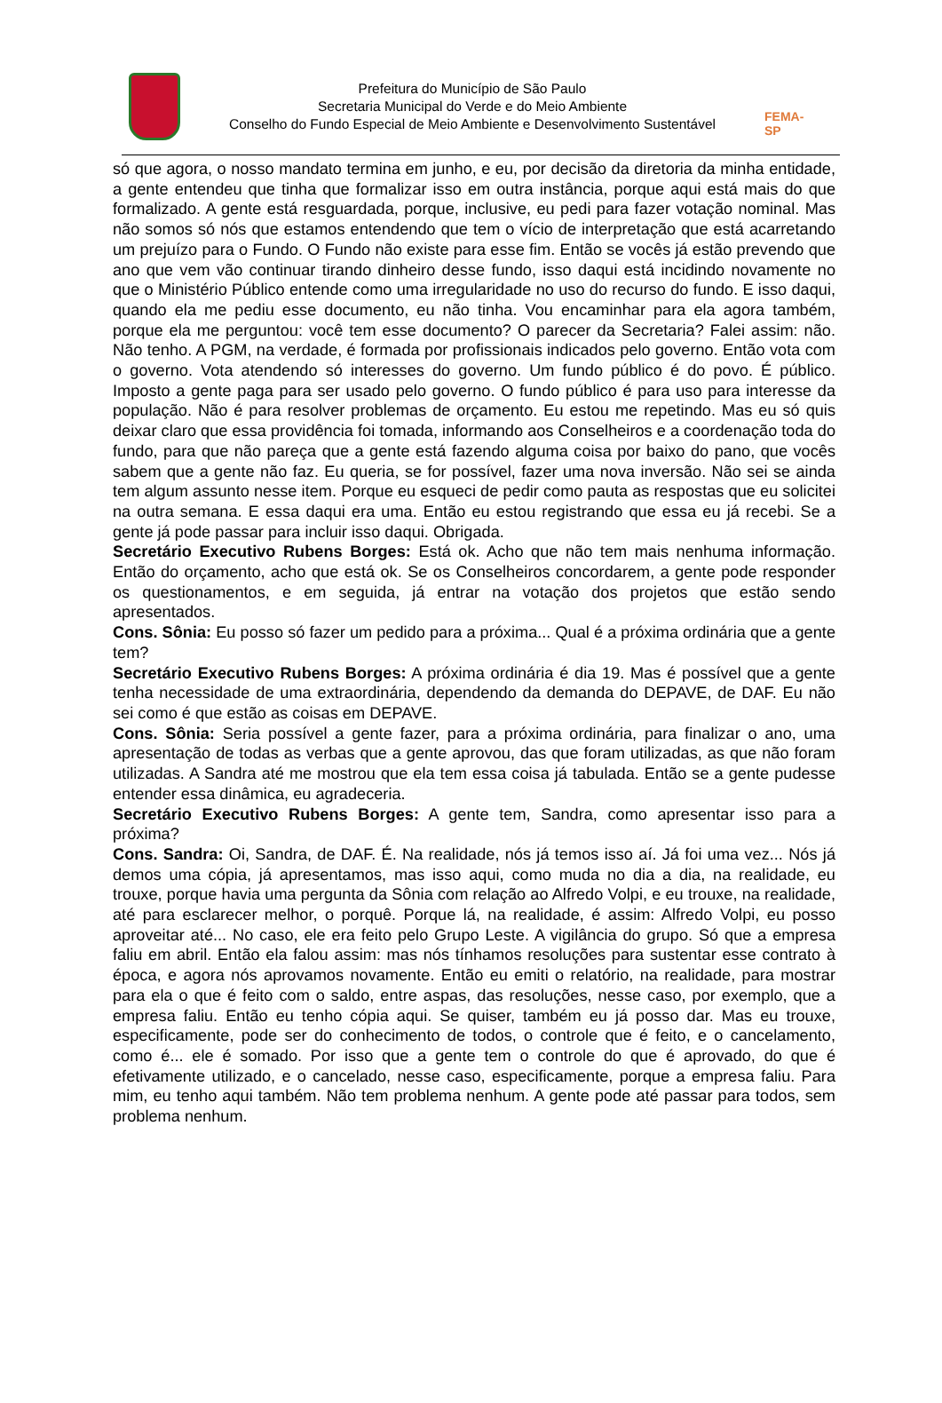Prefeitura do Município de São Paulo
Secretaria Municipal do Verde e do Meio Ambiente
Conselho do Fundo Especial de Meio Ambiente e Desenvolvimento Sustentável
FEMA-SP
só que agora, o nosso mandato termina em junho, e eu, por decisão da diretoria da minha entidade, a gente entendeu que tinha que formalizar isso em outra instância, porque aqui está mais do que formalizado. A gente está resguardada, porque, inclusive, eu pedi para fazer votação nominal. Mas não somos só nós que estamos entendendo que tem o vício de interpretação que está acarretando um prejuízo para o Fundo. O Fundo não existe para esse fim. Então se vocês já estão prevendo que ano que vem vão continuar tirando dinheiro desse fundo, isso daqui está incidindo novamente no que o Ministério Público entende como uma irregularidade no uso do recurso do fundo. E isso daqui, quando ela me pediu esse documento, eu não tinha. Vou encaminhar para ela agora também, porque ela me perguntou: você tem esse documento? O parecer da Secretaria? Falei assim: não. Não tenho. A PGM, na verdade, é formada por profissionais indicados pelo governo. Então vota com o governo. Vota atendendo só interesses do governo. Um fundo público é do povo. É público. Imposto a gente paga para ser usado pelo governo. O fundo público é para uso para interesse da população. Não é para resolver problemas de orçamento. Eu estou me repetindo. Mas eu só quis deixar claro que essa providência foi tomada, informando aos Conselheiros e a coordenação toda do fundo, para que não pareça que a gente está fazendo alguma coisa por baixo do pano, que vocês sabem que a gente não faz. Eu queria, se for possível, fazer uma nova inversão. Não sei se ainda tem algum assunto nesse item. Porque eu esqueci de pedir como pauta as respostas que eu solicitei na outra semana. E essa daqui era uma. Então eu estou registrando que essa eu já recebi. Se a gente já pode passar para incluir isso daqui. Obrigada.
Secretário Executivo Rubens Borges: Está ok. Acho que não tem mais nenhuma informação. Então do orçamento, acho que está ok. Se os Conselheiros concordarem, a gente pode responder os questionamentos, e em seguida, já entrar na votação dos projetos que estão sendo apresentados.
Cons. Sônia: Eu posso só fazer um pedido para a próxima... Qual é a próxima ordinária que a gente tem?
Secretário Executivo Rubens Borges: A próxima ordinária é dia 19. Mas é possível que a gente tenha necessidade de uma extraordinária, dependendo da demanda do DEPAVE, de DAF. Eu não sei como é que estão as coisas em DEPAVE.
Cons. Sônia: Seria possível a gente fazer, para a próxima ordinária, para finalizar o ano, uma apresentação de todas as verbas que a gente aprovou, das que foram utilizadas, as que não foram utilizadas. A Sandra até me mostrou que ela tem essa coisa já tabulada. Então se a gente pudesse entender essa dinâmica, eu agradeceria.
Secretário Executivo Rubens Borges: A gente tem, Sandra, como apresentar isso para a próxima?
Cons. Sandra: Oi, Sandra, de DAF. É. Na realidade, nós já temos isso aí. Já foi uma vez... Nós já demos uma cópia, já apresentamos, mas isso aqui, como muda no dia a dia, na realidade, eu trouxe, porque havia uma pergunta da Sônia com relação ao Alfredo Volpi, e eu trouxe, na realidade, até para esclarecer melhor, o porquê. Porque lá, na realidade, é assim: Alfredo Volpi, eu posso aproveitar até... No caso, ele era feito pelo Grupo Leste. A vigilância do grupo. Só que a empresa faliu em abril. Então ela falou assim: mas nós tínhamos resoluções para sustentar esse contrato à época, e agora nós aprovamos novamente. Então eu emiti o relatório, na realidade, para mostrar para ela o que é feito com o saldo, entre aspas, das resoluções, nesse caso, por exemplo, que a empresa faliu. Então eu tenho cópia aqui. Se quiser, também eu já posso dar. Mas eu trouxe, especificamente, pode ser do conhecimento de todos, o controle que é feito, e o cancelamento, como é... ele é somado. Por isso que a gente tem o controle do que é aprovado, do que é efetivamente utilizado, e o cancelado, nesse caso, especificamente, porque a empresa faliu. Para mim, eu tenho aqui também. Não tem problema nenhum. A gente pode até passar para todos, sem problema nenhum.